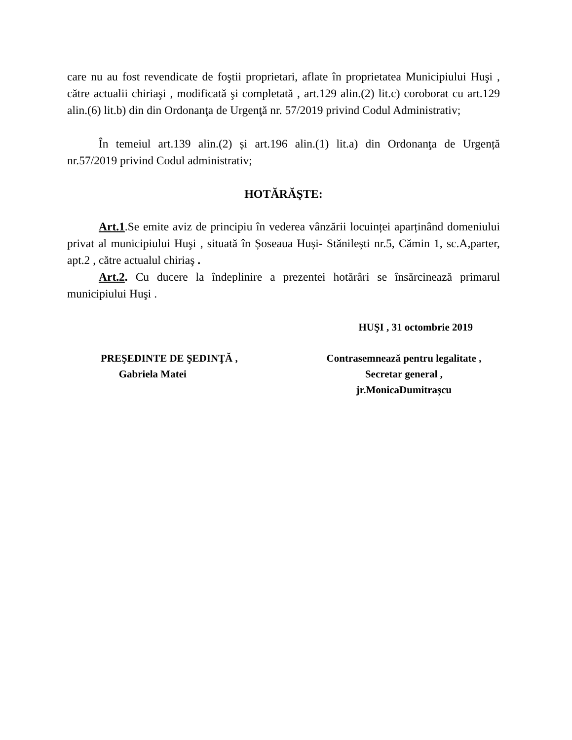care nu au fost revendicate de foştii proprietari, aflate în proprietatea Municipiului Huşi , către actualii chiriaşi , modificată şi completată , art.129 alin.(2) lit.c) coroborat cu art.129 alin.(6) lit.b) din din Ordonanţa de Urgenţă nr. 57/2019 privind Codul Administrativ;
În temeiul art.139 alin.(2) și art.196 alin.(1) lit.a) din Ordonanţa de Urgență nr.57/2019 privind Codul administrativ;
HOTĂRĂŞTE:
Art.1.Se emite aviz de principiu în vederea vânzării locuinței aparținând domeniului privat al municipiului Huşi , situată în Șoseaua Huși- Stănilești nr.5, Cămin 1, sc.A,parter, apt.2 , către actualul chiriaş .
Art.2. Cu ducere la îndeplinire a prezentei hotărâri se însărcinează primarul municipiului Huşi .
HUŞI , 31 octombrie 2019
PREŞEDINTE DE ŞEDINŢĂ ,
Gabriela Matei
Contrasemnează pentru legalitate ,
Secretar general ,
jr.MonicaDumitrașcu